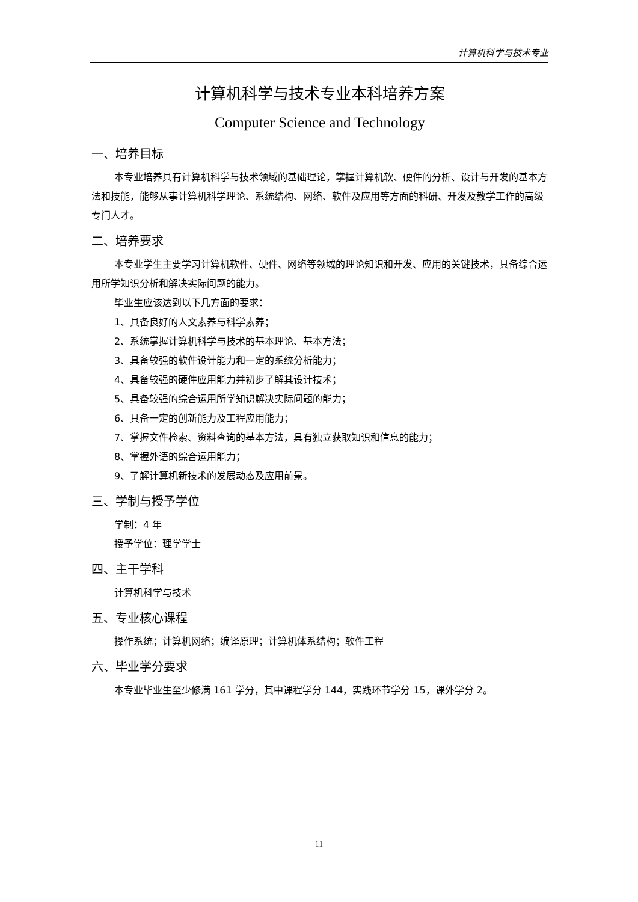计算机科学与技术专业
计算机科学与技术专业本科培养方案
Computer Science and Technology
一、培养目标
本专业培养具有计算机科学与技术领域的基础理论，掌握计算机软、硬件的分析、设计与开发的基本方法和技能，能够从事计算机科学理论、系统结构、网络、软件及应用等方面的科研、开发及教学工作的高级专门人才。
二、培养要求
本专业学生主要学习计算机软件、硬件、网络等领域的理论知识和开发、应用的关键技术，具备综合运用所学知识分析和解决实际问题的能力。
毕业生应该达到以下几方面的要求：
1、具备良好的人文素养与科学素养；
2、系统掌握计算机科学与技术的基本理论、基本方法；
3、具备较强的软件设计能力和一定的系统分析能力；
4、具备较强的硬件应用能力并初步了解其设计技术；
5、具备较强的综合运用所学知识解决实际问题的能力；
6、具备一定的创新能力及工程应用能力；
7、掌握文件检索、资料查询的基本方法，具有独立获取知识和信息的能力；
8、掌握外语的综合运用能力；
9、了解计算机新技术的发展动态及应用前景。
三、学制与授予学位
学制：4 年
授予学位：理学学士
四、主干学科
计算机科学与技术
五、专业核心课程
操作系统；计算机网络；编译原理；计算机体系结构；软件工程
六、毕业学分要求
本专业毕业生至少修满 161 学分，其中课程学分 144，实践环节学分 15，课外学分 2。
11